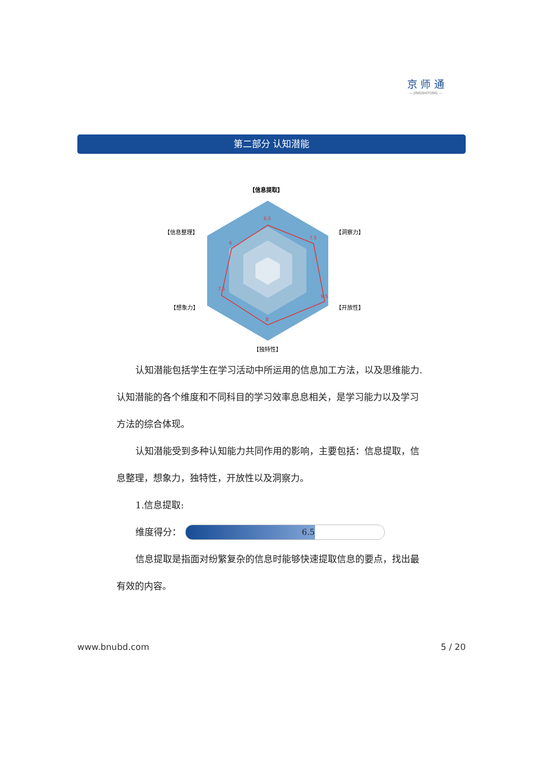京 师 通
— JINGSHITONG —
第二部分 认知潜能
【信息提取】
【洞察力】
【开放性】
【独特性】
【想象力】
【信息整理】
6.5
7.5
9.5
8
7.5
6
认知潜能包括学生在学习活动中所运用的信息加工方法，以及思维能力.认知潜能的各个维度和不同科目的学习效率息息相关，是学习能力以及学习方法的综合体现。
认知潜能受到多种认知能力共同作用的影响，主要包括：信息提取，信息整理，想象力，独特性，开放性以及洞察力。
1.信息提取:
维度得分：
6.5
信息提取是指面对纷繁复杂的信息时能够快速提取信息的要点，找出最有效的内容。
www.bnubd.com 5 / 20